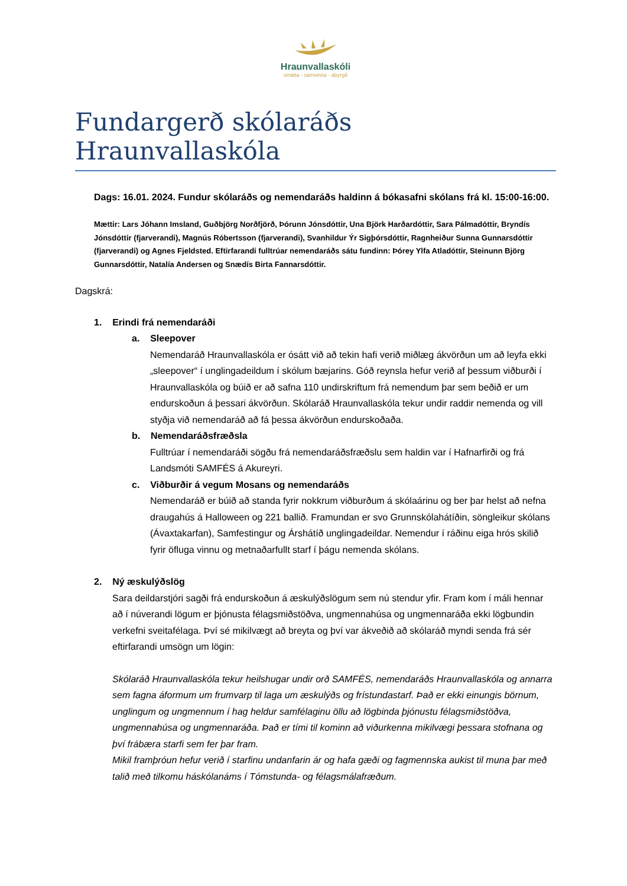Hraunvallaskóli
vinátta - samvinna - ábyrgð
Fundargerð skólaráðs Hraunvallaskóla
Dags: 16.01. 2024. Fundur skólaráðs og nemendaráðs haldinn á bókasafni skólans frá kl. 15:00-16:00.
Mættir: Lars Jóhann Imsland, Guðbjörg Norðfjörð, Þórunn Jónsdóttir, Una Björk Harðardóttir, Sara Pálmadóttir, Bryndís Jónsdóttir (fjarverandi), Magnús Róbertsson (fjarverandi), Svanhildur Ýr Sigþórsdóttir, Ragnheiður Sunna Gunnarsdóttir (fjarverandi) og Agnes Fjeldsted. Eftirfarandi fulltrúar nemendaráðs sátu fundinn: Þórey Ylfa Atladóttir, Steinunn Björg Gunnarsdóttir, Natalía Andersen og Snædís Birta Fannarsdóttir.
Dagskrá:
1. Erindi frá nemendaráði
a. Sleepover
Nemendaráð Hraunvallaskóla er ósátt við að tekin hafi verið miðlæg ákvörðun um að leyfa ekki „sleepover“ í unglingadeildum í skólum bæjarins. Góð reynsla hefur verið af þessum viðburði í Hraunvallaskóla og búið er að safna 110 undirskriftum frá nemendum þar sem beðið er um endurskoðun á þessari ákvörðun. Skólaráð Hraunvallaskóla tekur undir raddir nemenda og vill styðja við nemendaráð að fá þessa ákvörðun endurskoðaða.
b. Nemendaráðsfræðsla
Fulltrúar í nemendaráði sögðu frá nemendaráðsfræðslu sem haldin var í Hafnarfirði og frá Landsmóti SAMFÉS á Akureyri.
c. Viðburðir á vegum Mosans og nemendaráðs
Nemendaráð er búið að standa fyrir nokkrum viðburðum á skólaárinu og ber þar helst að nefna draugahús á Halloween og 221 ballið. Framundan er svo Grunnskólahátíðin, söngleikur skólans (Ávaxtakarfan), Samfestingur og Árshátíð unglingadeildar. Nemendur í ráðinu eiga hrós skilið fyrir öfluga vinnu og metnaðarfullt starf í þágu nemenda skólans.
2. Ný æskulýðslög
Sara deildarstjóri sagði frá endurskoðun á æskulýðslögum sem nú stendur yfir. Fram kom í máli hennar að í núverandi lögum er þjónusta félagsmiðstöðva, ungmennahúsa og ungmennaráða ekki lögbundin verkefni sveitafélaga. Því sé mikilvægt að breyta og því var ákveðið að skólaráð myndi senda frá sér eftirfarandi umsögn um lögin:
Skólaráð Hraunvallaskóla tekur heilshugar undir orð SAMFÉS, nemendaráðs Hraunvallaskóla og annarra sem fagna áformum um frumvarp til laga um æskulýðs og frístundastarf. Það er ekki einungis börnum, unglingum og ungmennum í hag heldur samfélaginu öllu að lögbinda þjónustu félagsmiðstöðva, ungmennahúsa og ungmennaráða. Það er tími til kominn að viðurkenna mikilvægi þessara stofnana og því frábæra starfi sem fer þar fram.
Mikil framþróun hefur verið í starfinu undanfarin ár og hafa gæði og fagmennska aukist til muna þar með talið með tilkomu háskólanáms í Tómstunda- og félagsmálafræðum.